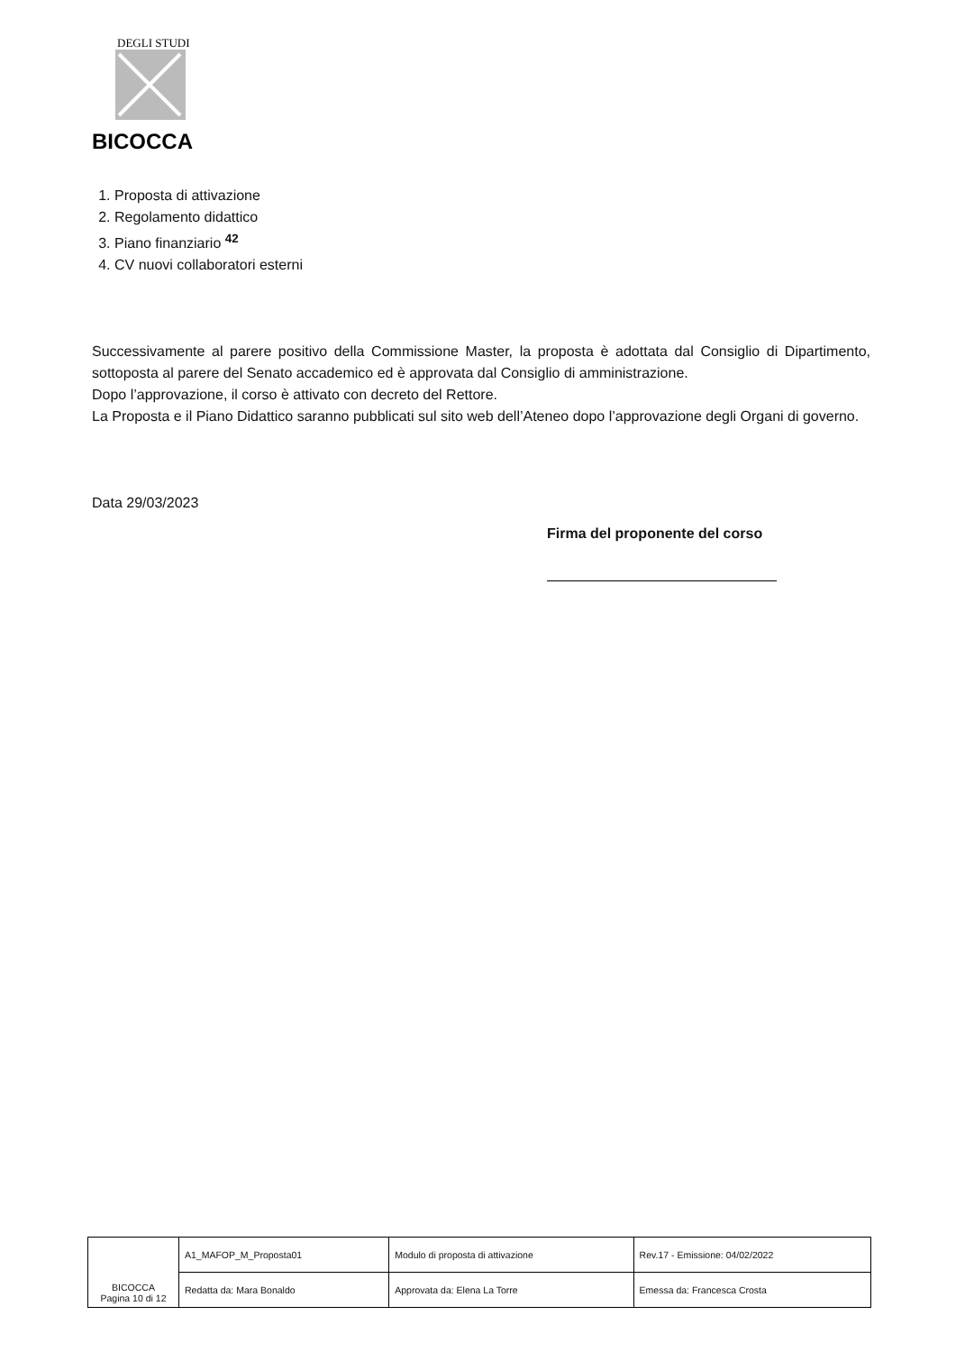DEGLI STUDI
BICOCCA
1. Proposta di attivazione
2. Regolamento didattico
3. Piano finanziario <sup>42</sup>
4. CV nuovi collaboratori esterni
Successivamente al parere positivo della Commissione Master, la proposta è adottata dal Consiglio di Dipartimento, sottoposta al parere del Senato accademico ed è approvata dal Consiglio di amministrazione.
Dopo l’approvazione, il corso è attivato con decreto del Rettore.
La Proposta e il Piano Didattico saranno pubblicati sul sito web dell’Ateneo dopo l’approvazione degli Organi di governo.
Data 29/03/2023
Firma del proponente del corso
| BICOCCA Pagina 10 di 12 | A1_MAFOP_M_Proposta01 | Modulo di proposta di attivazione | Rev.17 - Emissione: 04/02/2022 |
| | Redatta da: Mara Bonaldo | Approvata da: Elena La Torre | Emessa da: Francesca Crosta |